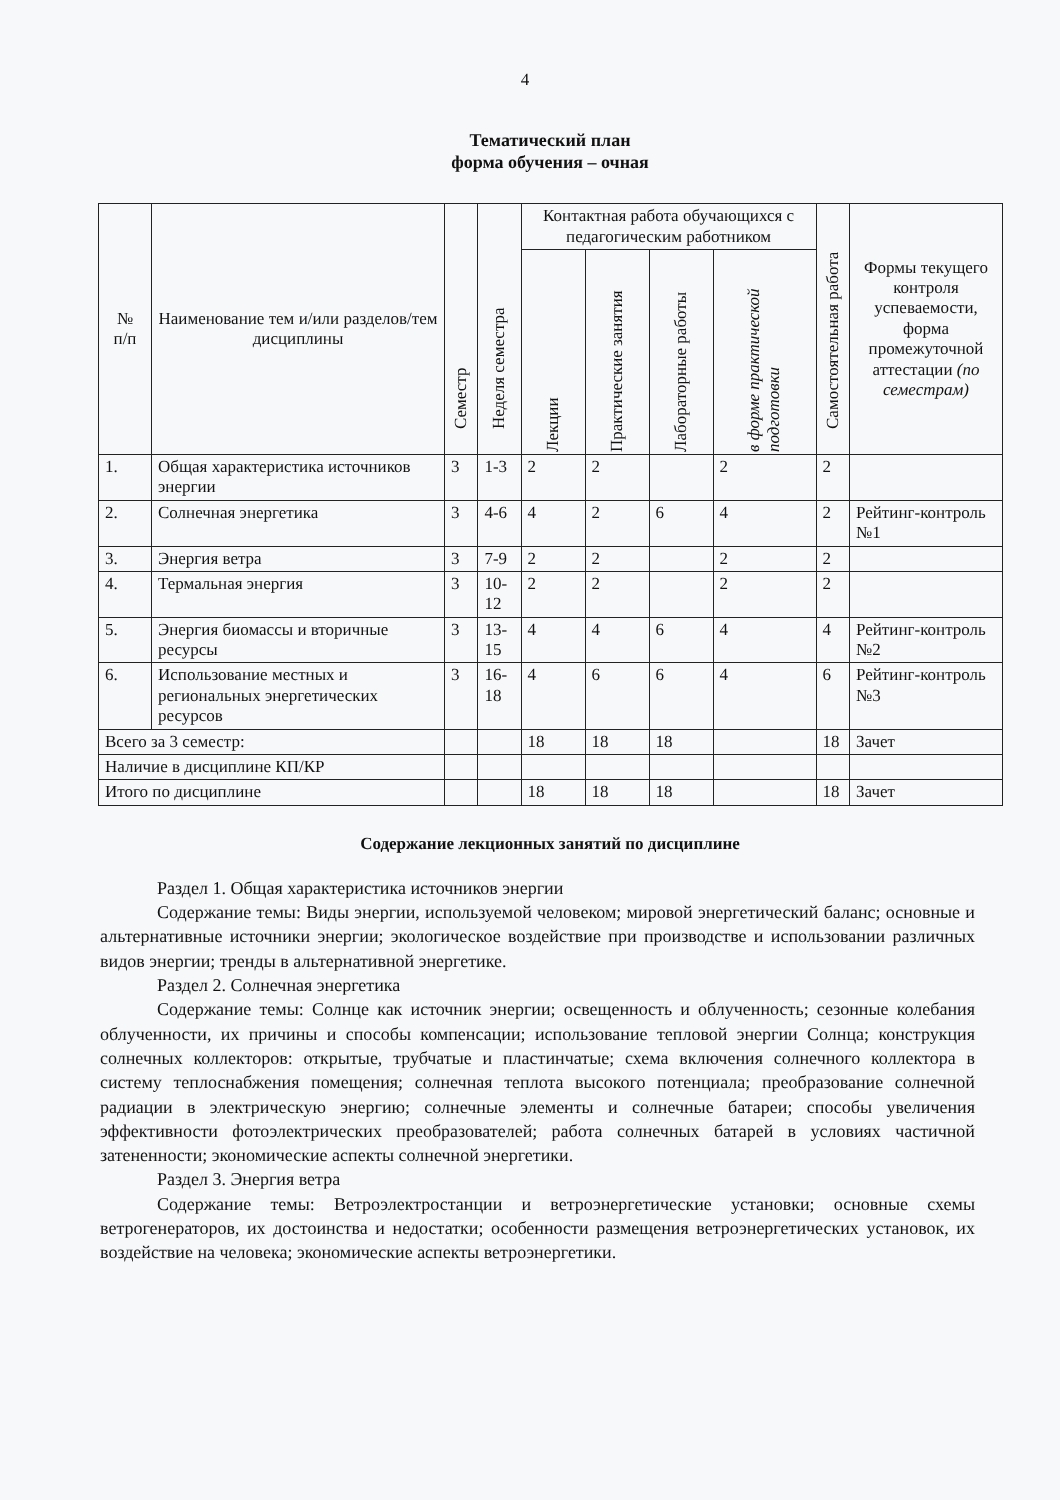4
Тематический план
форма обучения – очная
| № п/п | Наименование тем и/или разделов/тем дисциплины | Семестр | Неделя семестра | Контактная работа обучающихся с педагогическим работником | | | | Самостоятельная работа | Формы текущего контроля успеваемости, форма промежуточной аттестации (по семестрам) |
| --- | --- | --- | --- | --- | --- | --- | --- | --- | --- |
| | | | | Лекции | Практические занятия | Лабораторные работы | в форме практической подготовки | | |
| 1. | Общая характеристика источников энергии | 3 | 1-3 | 2 | 2 | | 2 | 2 | |
| 2. | Солнечная энергетика | 3 | 4-6 | 4 | 2 | 6 | 4 | 2 | Рейтинг-контроль №1 |
| 3. | Энергия ветра | 3 | 7-9 | 2 | 2 | | 2 | 2 | |
| 4. | Термальная энергия | 3 | 10-12 | 2 | 2 | | 2 | 2 | |
| 5. | Энергия биомассы и вторичные ресурсы | 3 | 13-15 | 4 | 4 | 6 | 4 | 4 | Рейтинг-контроль №2 |
| 6. | Использование местных и региональных энергетических ресурсов | 3 | 16-18 | 4 | 6 | 6 | 4 | 6 | Рейтинг-контроль №3 |
| Всего за 3 семестр: | | | | 18 | 18 | 18 | | 18 | Зачет |
| Наличие в дисциплине КП/КР | | | | | | | | | |
| Итого по дисциплине | | | | 18 | 18 | 18 | | 18 | Зачет |
Содержание лекционных занятий по дисциплине
Раздел 1. Общая характеристика источников энергии
Содержание темы: Виды энергии, используемой человеком; мировой энергетический баланс; основные и альтернативные источники энергии; экологическое воздействие при производстве и использовании различных видов энергии; тренды в альтернативной энергетике.
Раздел 2. Солнечная энергетика
Содержание темы: Солнце как источник энергии; освещенность и облученность; сезонные колебания облученности, их причины и способы компенсации; использование тепловой энергии Солнца; конструкция солнечных коллекторов: открытые, трубчатые и пластинчатые; схема включения солнечного коллектора в систему теплоснабжения помещения; солнечная теплота высокого потенциала; преобразование солнечной радиации в электрическую энергию; солнечные элементы и солнечные батареи; способы увеличения эффективности фотоэлектрических преобразователей; работа солнечных батарей в условиях частичной затененности; экономические аспекты солнечной энергетики.
Раздел 3. Энергия ветра
Содержание темы: Ветроэлектростанции и ветроэнергетические установки; основные схемы ветрогенераторов, их достоинства и недостатки; особенности размещения ветроэнергетических установок, их воздействие на человека; экономические аспекты ветроэнергетики.